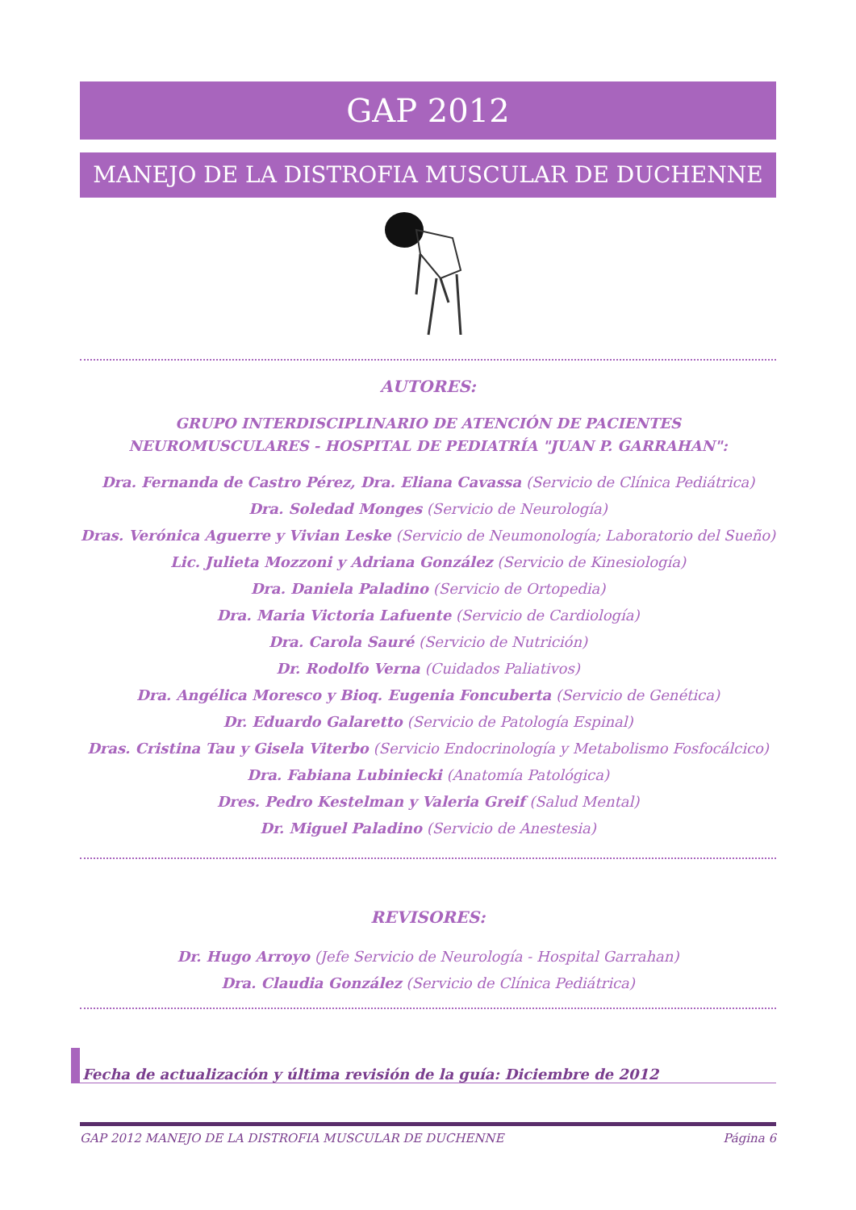GAP 2012
MANEJO DE LA DISTROFIA MUSCULAR DE DUCHENNE
AUTORES:
GRUPO INTERDISCIPLINARIO DE ATENCIÓN DE PACIENTES
NEUROMUSCULARES - HOSPITAL DE PEDIATRÍA "JUAN P. GARRAHAN":
Dra. Fernanda de Castro Pérez, Dra. Eliana Cavassa (Servicio de Clínica Pediátrica)
Dra. Soledad Monges (Servicio de Neurología)
Dras. Verónica Aguerre y Vivian Leske (Servicio de Neumonología; Laboratorio del Sueño)
Lic. Julieta Mozzoni y Adriana González (Servicio de Kinesiología)
Dra. Daniela Paladino (Servicio de Ortopedia)
Dra. Maria Victoria Lafuente (Servicio de Cardiología)
Dra. Carola Sauré (Servicio de Nutrición)
Dr. Rodolfo Verna (Cuidados Paliativos)
Dra. Angélica Moresco y Bioq. Eugenia Foncuberta (Servicio de Genética)
Dr. Eduardo Galaretto (Servicio de Patología Espinal)
Dras. Cristina Tau y Gisela Viterbo (Servicio Endocrinología y Metabolismo Fosfocálcico)
Dra. Fabiana Lubiniecki (Anatomía Patológica)
Dres. Pedro Kestelman y Valeria Greif (Salud Mental)
Dr. Miguel Paladino (Servicio de Anestesia)
REVISORES:
Dr. Hugo Arroyo (Jefe Servicio de Neurología - Hospital Garrahan)
Dra. Claudia González (Servicio de Clínica Pediátrica)
Fecha de actualización y última revisión de la guía: Diciembre de 2012
GAP 2012 MANEJO DE LA DISTROFIA MUSCULAR DE DUCHENNE Página 6